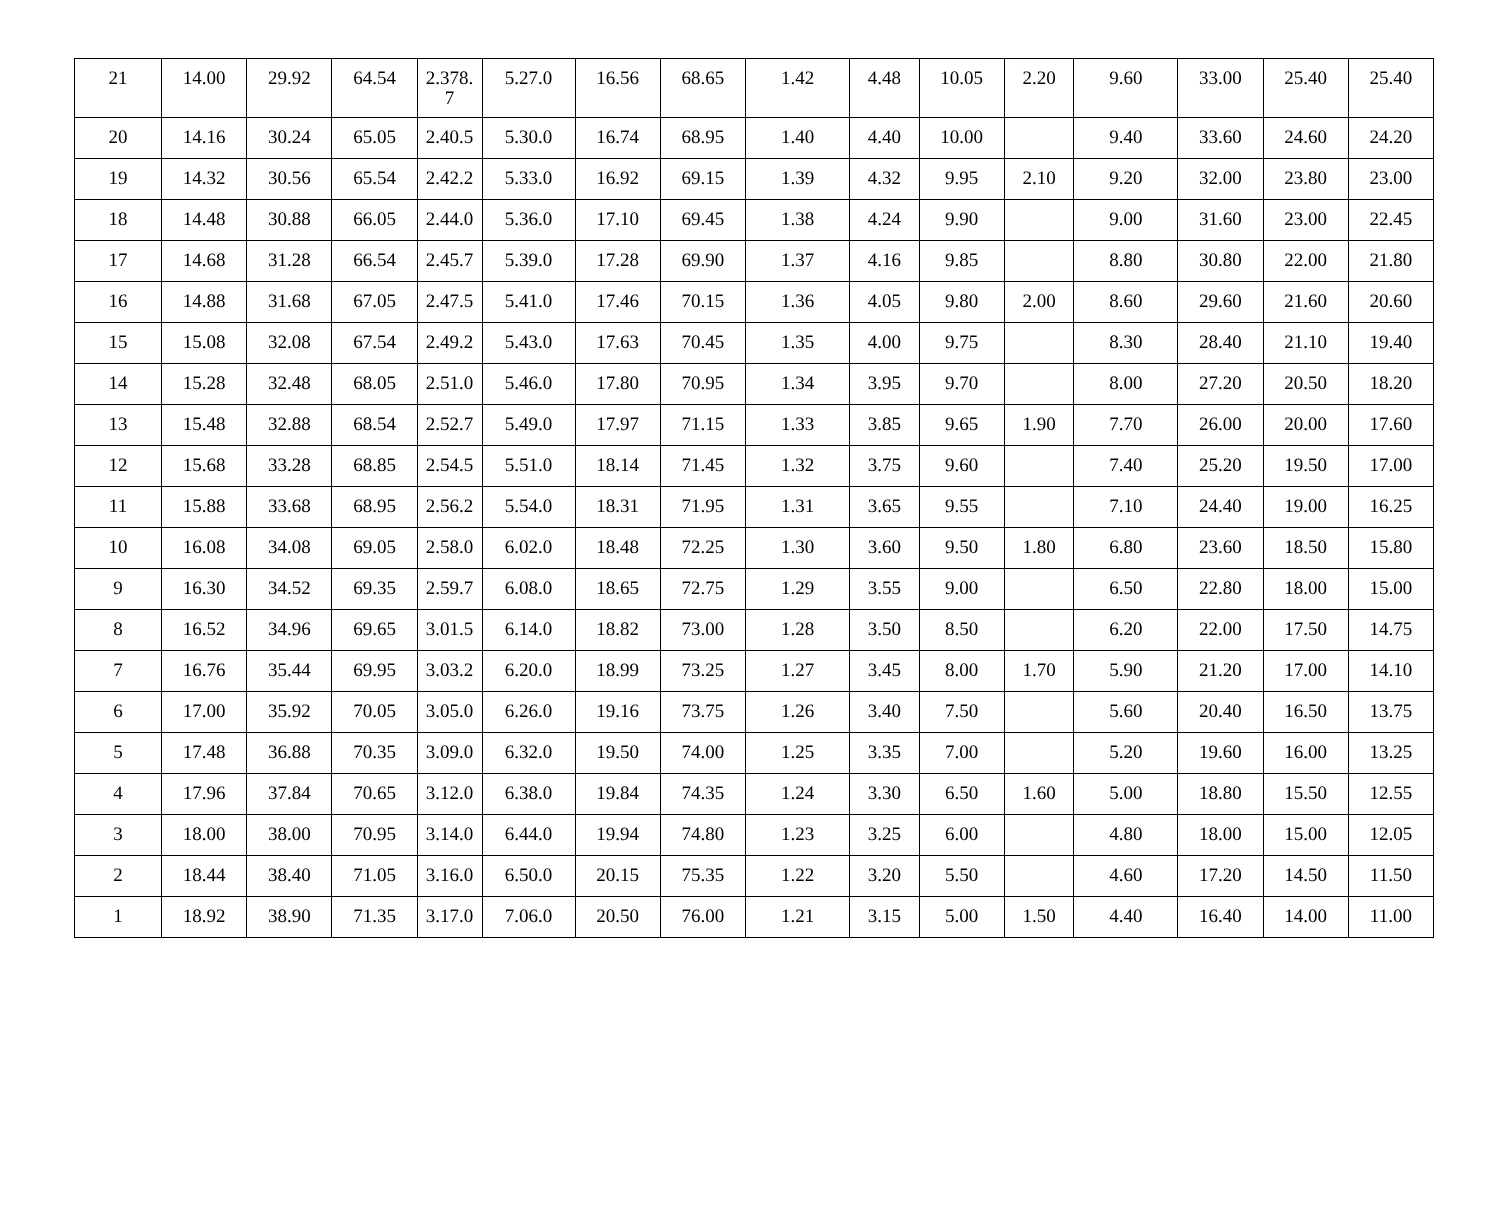| 21 | 14.00 | 29.92 | 64.54 | 2.378. 7 | 5.27.0 | 16.56 | 68.65 | 1.42 | 4.48 | 10.05 | 2.20 | 9.60 | 33.00 | 25.40 | 25.40 |
| 20 | 14.16 | 30.24 | 65.05 | 2.40.5 | 5.30.0 | 16.74 | 68.95 | 1.40 | 4.40 | 10.00 | | 9.40 | 33.60 | 24.60 | 24.20 |
| 19 | 14.32 | 30.56 | 65.54 | 2.42.2 | 5.33.0 | 16.92 | 69.15 | 1.39 | 4.32 | 9.95 | 2.10 | 9.20 | 32.00 | 23.80 | 23.00 |
| 18 | 14.48 | 30.88 | 66.05 | 2.44.0 | 5.36.0 | 17.10 | 69.45 | 1.38 | 4.24 | 9.90 | | 9.00 | 31.60 | 23.00 | 22.45 |
| 17 | 14.68 | 31.28 | 66.54 | 2.45.7 | 5.39.0 | 17.28 | 69.90 | 1.37 | 4.16 | 9.85 | | 8.80 | 30.80 | 22.00 | 21.80 |
| 16 | 14.88 | 31.68 | 67.05 | 2.47.5 | 5.41.0 | 17.46 | 70.15 | 1.36 | 4.05 | 9.80 | 2.00 | 8.60 | 29.60 | 21.60 | 20.60 |
| 15 | 15.08 | 32.08 | 67.54 | 2.49.2 | 5.43.0 | 17.63 | 70.45 | 1.35 | 4.00 | 9.75 | | 8.30 | 28.40 | 21.10 | 19.40 |
| 14 | 15.28 | 32.48 | 68.05 | 2.51.0 | 5.46.0 | 17.80 | 70.95 | 1.34 | 3.95 | 9.70 | | 8.00 | 27.20 | 20.50 | 18.20 |
| 13 | 15.48 | 32.88 | 68.54 | 2.52.7 | 5.49.0 | 17.97 | 71.15 | 1.33 | 3.85 | 9.65 | 1.90 | 7.70 | 26.00 | 20.00 | 17.60 |
| 12 | 15.68 | 33.28 | 68.85 | 2.54.5 | 5.51.0 | 18.14 | 71.45 | 1.32 | 3.75 | 9.60 | | 7.40 | 25.20 | 19.50 | 17.00 |
| 11 | 15.88 | 33.68 | 68.95 | 2.56.2 | 5.54.0 | 18.31 | 71.95 | 1.31 | 3.65 | 9.55 | | 7.10 | 24.40 | 19.00 | 16.25 |
| 10 | 16.08 | 34.08 | 69.05 | 2.58.0 | 6.02.0 | 18.48 | 72.25 | 1.30 | 3.60 | 9.50 | 1.80 | 6.80 | 23.60 | 18.50 | 15.80 |
| 9 | 16.30 | 34.52 | 69.35 | 2.59.7 | 6.08.0 | 18.65 | 72.75 | 1.29 | 3.55 | 9.00 | | 6.50 | 22.80 | 18.00 | 15.00 |
| 8 | 16.52 | 34.96 | 69.65 | 3.01.5 | 6.14.0 | 18.82 | 73.00 | 1.28 | 3.50 | 8.50 | | 6.20 | 22.00 | 17.50 | 14.75 |
| 7 | 16.76 | 35.44 | 69.95 | 3.03.2 | 6.20.0 | 18.99 | 73.25 | 1.27 | 3.45 | 8.00 | 1.70 | 5.90 | 21.20 | 17.00 | 14.10 |
| 6 | 17.00 | 35.92 | 70.05 | 3.05.0 | 6.26.0 | 19.16 | 73.75 | 1.26 | 3.40 | 7.50 | | 5.60 | 20.40 | 16.50 | 13.75 |
| 5 | 17.48 | 36.88 | 70.35 | 3.09.0 | 6.32.0 | 19.50 | 74.00 | 1.25 | 3.35 | 7.00 | | 5.20 | 19.60 | 16.00 | 13.25 |
| 4 | 17.96 | 37.84 | 70.65 | 3.12.0 | 6.38.0 | 19.84 | 74.35 | 1.24 | 3.30 | 6.50 | 1.60 | 5.00 | 18.80 | 15.50 | 12.55 |
| 3 | 18.00 | 38.00 | 70.95 | 3.14.0 | 6.44.0 | 19.94 | 74.80 | 1.23 | 3.25 | 6.00 | | 4.80 | 18.00 | 15.00 | 12.05 |
| 2 | 18.44 | 38.40 | 71.05 | 3.16.0 | 6.50.0 | 20.15 | 75.35 | 1.22 | 3.20 | 5.50 | | 4.60 | 17.20 | 14.50 | 11.50 |
| 1 | 18.92 | 38.90 | 71.35 | 3.17.0 | 7.06.0 | 20.50 | 76.00 | 1.21 | 3.15 | 5.00 | 1.50 | 4.40 | 16.40 | 14.00 | 11.00 |